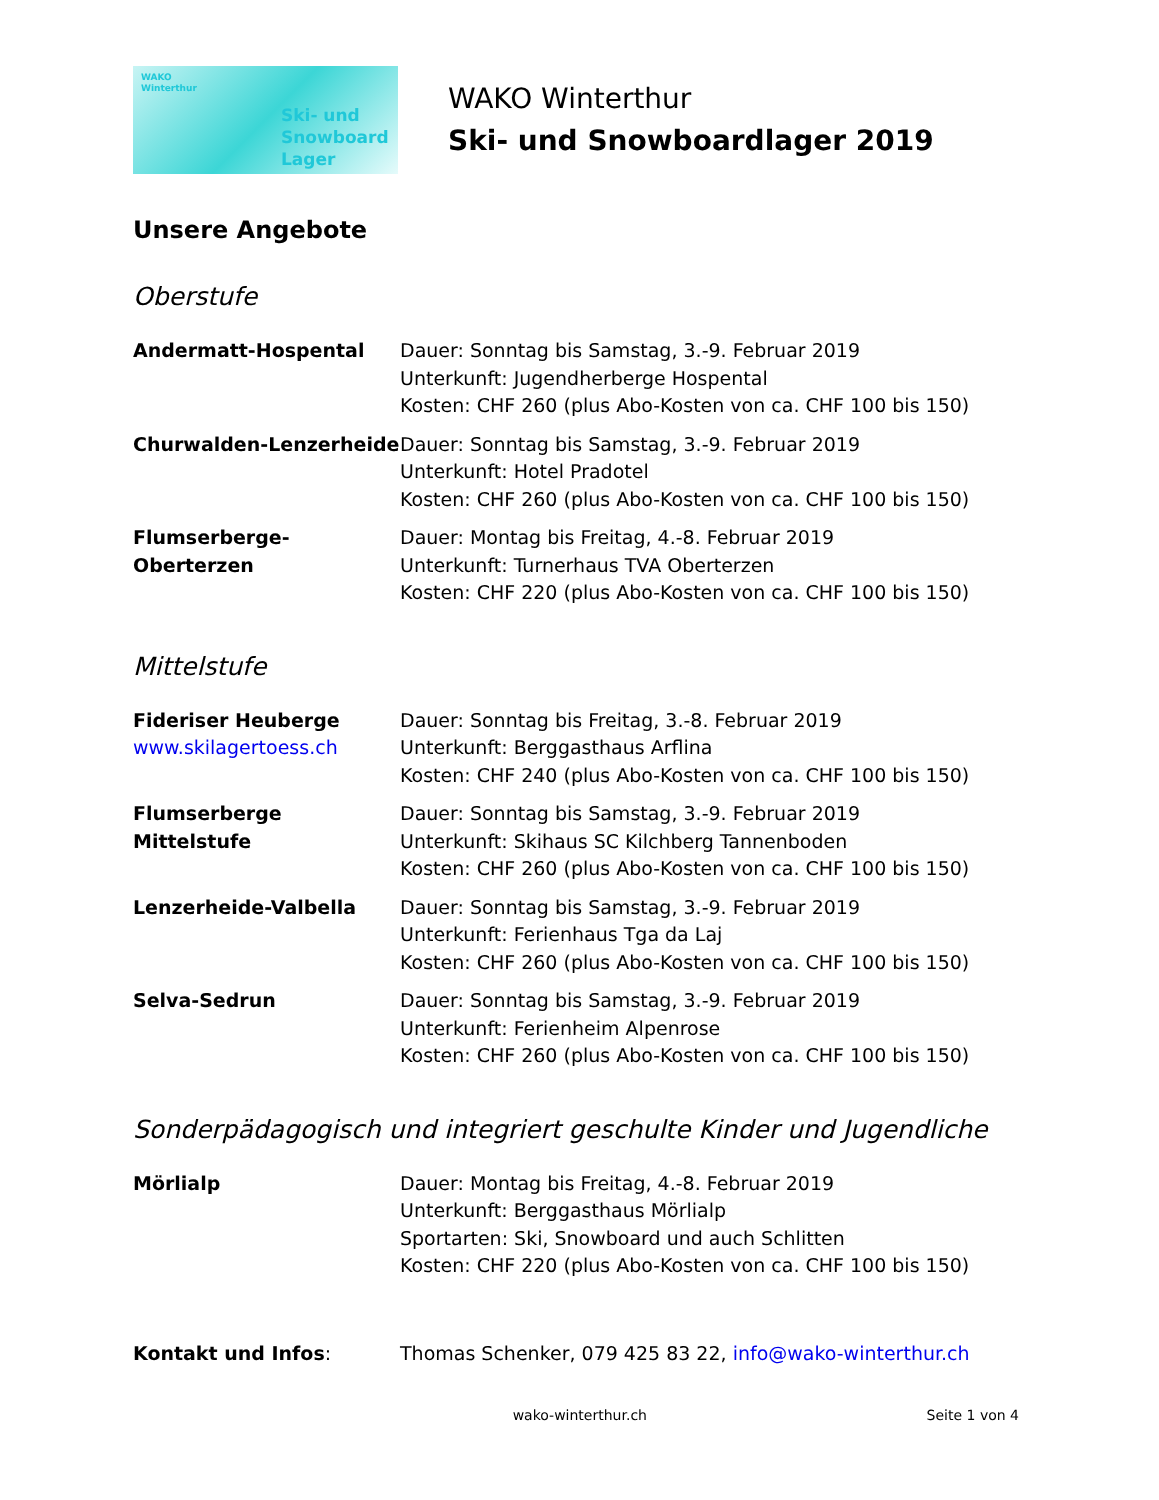WAKO
Winterthur
Ski- und
Snowboard
Lager
WAKO Winterthur
Ski- und Snowboardlager 2019
Unsere Angebote
Oberstufe
Andermatt-Hospental Dauer: Sonntag bis Samstag, 3.-9. Februar 2019
Unterkunft: Jugendherberge Hospental
Kosten: CHF 260 (plus Abo-Kosten von ca. CHF 100 bis 150)
Churwalden-Lenzerheide Dauer: Sonntag bis Samstag, 3.-9. Februar 2019
Unterkunft: Hotel Pradotel
Kosten: CHF 260 (plus Abo-Kosten von ca. CHF 100 bis 150)
Flumserberge-Oberterzen Dauer: Montag bis Freitag, 4.-8. Februar 2019
Unterkunft: Turnerhaus TVA Oberterzen
Kosten: CHF 220 (plus Abo-Kosten von ca. CHF 100 bis 150)
Mittelstufe
Fideriser Heuberge
www.skilagertoess.ch
Dauer: Sonntag bis Freitag, 3.-8. Februar 2019
Unterkunft: Berggasthaus Arflina
Kosten: CHF 240 (plus Abo-Kosten von ca. CHF 100 bis 150)
Flumserberge Mittelstufe
Dauer: Sonntag bis Samstag, 3.-9. Februar 2019
Unterkunft: Skihaus SC Kilchberg Tannenboden
Kosten: CHF 260 (plus Abo-Kosten von ca. CHF 100 bis 150)
Lenzerheide-Valbella Dauer: Sonntag bis Samstag, 3.-9. Februar 2019
Unterkunft: Ferienhaus Tga da Laj
Kosten: CHF 260 (plus Abo-Kosten von ca. CHF 100 bis 150)
Selva-Sedrun Dauer: Sonntag bis Samstag, 3.-9. Februar 2019
Unterkunft: Ferienheim Alpenrose
Kosten: CHF 260 (plus Abo-Kosten von ca. CHF 100 bis 150)
Sonderpädagogisch und integriert geschulte Kinder und Jugendliche
Mörlialp Dauer: Montag bis Freitag, 4.-8. Februar 2019
Unterkunft: Berggasthaus Mörlialp
Sportarten: Ski, Snowboard und auch Schlitten
Kosten: CHF 220 (plus Abo-Kosten von ca. CHF 100 bis 150)
Kontakt und Infos: Thomas Schenker, 079 425 83 22, info@wako-winterthur.ch
wako-winterthur.ch Seite 1 von 4